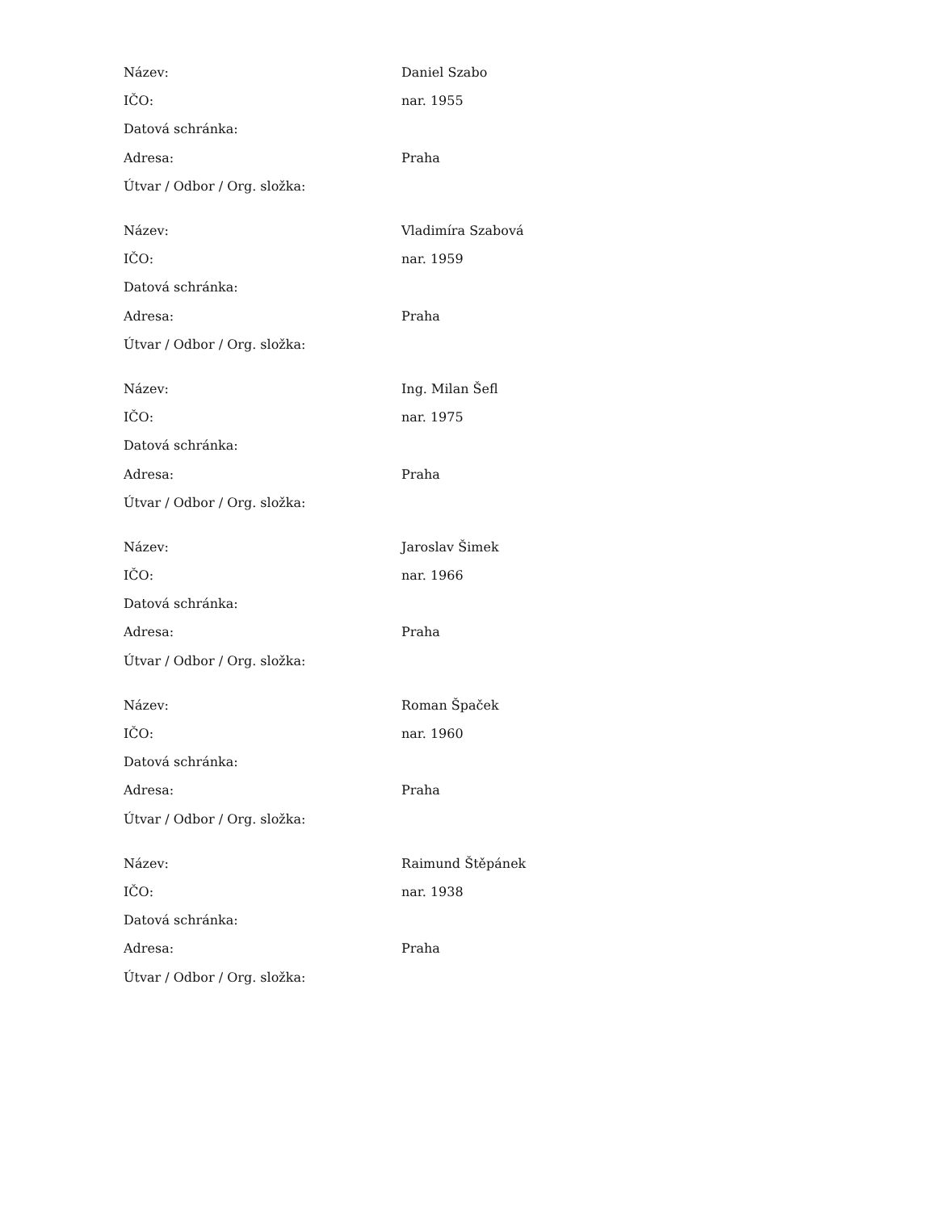| Název: | Daniel Szabo |
| IČO: | nar. 1955 |
| Datová schránka: | |
| Adresa: | Praha |
| Útvar / Odbor / Org. složka: | |
| Název: | Vladimíra Szabová |
| IČO: | nar. 1959 |
| Datová schránka: | |
| Adresa: | Praha |
| Útvar / Odbor / Org. složka: | |
| Název: | Ing. Milan Šefl |
| IČO: | nar. 1975 |
| Datová schránka: | |
| Adresa: | Praha |
| Útvar / Odbor / Org. složka: | |
| Název: | Jaroslav Šimek |
| IČO: | nar. 1966 |
| Datová schránka: | |
| Adresa: | Praha |
| Útvar / Odbor / Org. složka: | |
| Název: | Roman Špaček |
| IČO: | nar. 1960 |
| Datová schránka: | |
| Adresa: | Praha |
| Útvar / Odbor / Org. složka: | |
| Název: | Raimund Štěpánek |
| IČO: | nar. 1938 |
| Datová schránka: | |
| Adresa: | Praha |
| Útvar / Odbor / Org. složka: | |